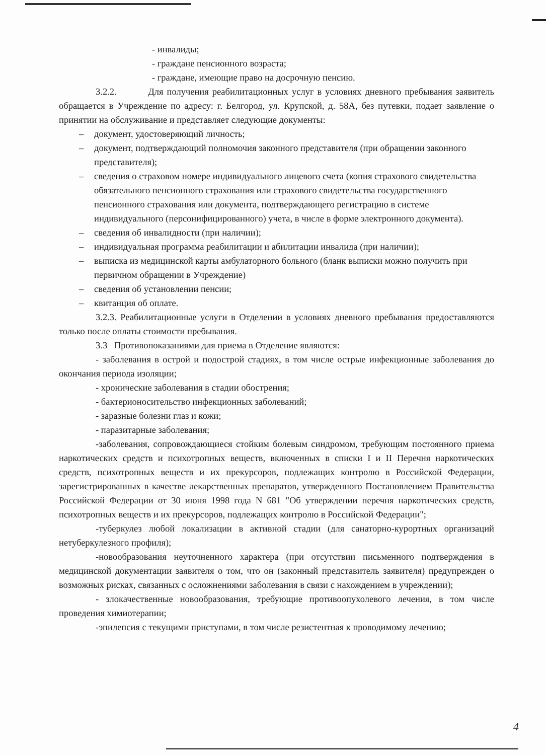- инвалиды;
- граждане пенсионного возраста;
- граждане, имеющие право на досрочную пенсию.
3.2.2. Для получения реабилитационных услуг в условиях дневного пребывания заявитель обращается в Учреждение по адресу: г. Белгород, ул. Крупской, д. 58А, без путевки, подает заявление о принятии на обслуживание и представляет следующие документы:
– документ, удостоверяющий личность;
– документ, подтверждающий полномочия законного представителя (при обращении законного представителя);
– сведения о страховом номере индивидуального лицевого счета (копия страхового свидетельства обязательного пенсионного страхования или страхового свидетельства государственного пенсионного страхования или документа, подтверждающего регистрацию в системе индивидуального (персонифицированного) учета, в числе в форме электронного документа).
– сведения об инвалидности (при наличии);
– индивидуальная программа реабилитации и абилитации инвалида (при наличии);
– выписка из медицинской карты амбулаторного больного (бланк выписки можно получить при первичном обращении в Учреждение)
– сведения об установлении пенсии;
– квитанция об оплате.
3.2.3. Реабилитационные услуги в Отделении в условиях дневного пребывания предоставляются только после оплаты стоимости пребывания.
3.3 Противопоказаниями для приема в Отделение являются:
- заболевания в острой и подострой стадиях, в том числе острые инфекционные заболевания до окончания периода изоляции;
- хронические заболевания в стадии обострения;
- бактерионосительство инфекционных заболеваний;
- заразные болезни глаз и кожи;
- паразитарные заболевания;
-заболевания, сопровождающиеся стойким болевым синдромом, требующим постоянного приема наркотических средств и психотропных веществ, включенных в списки I и II Перечня наркотических средств, психотропных веществ и их прекурсоров, подлежащих контролю в Российской Федерации, зарегистрированных в качестве лекарственных препаратов, утвержденного Постановлением Правительства Российской Федерации от 30 июня 1998 года N 681 "Об утверждении перечня наркотических средств, психотропных веществ и их прекурсоров, подлежащих контролю в Российской Федерации";
-туберкулез любой локализации в активной стадии (для санаторно-курортных организаций нетуберкулезного профиля);
-новообразования неуточненного характера (при отсутствии письменного подтверждения в медицинской документации заявителя о том, что он (законный представитель заявителя) предупрежден о возможных рисках, связанных с осложнениями заболевания в связи с нахождением в учреждении);
- злокачественные новообразования, требующие противоопухолевого лечения, в том числе проведения химиотерапии;
-эпилепсия с текущими приступами, в том числе резистентная к проводимому лечению;
4